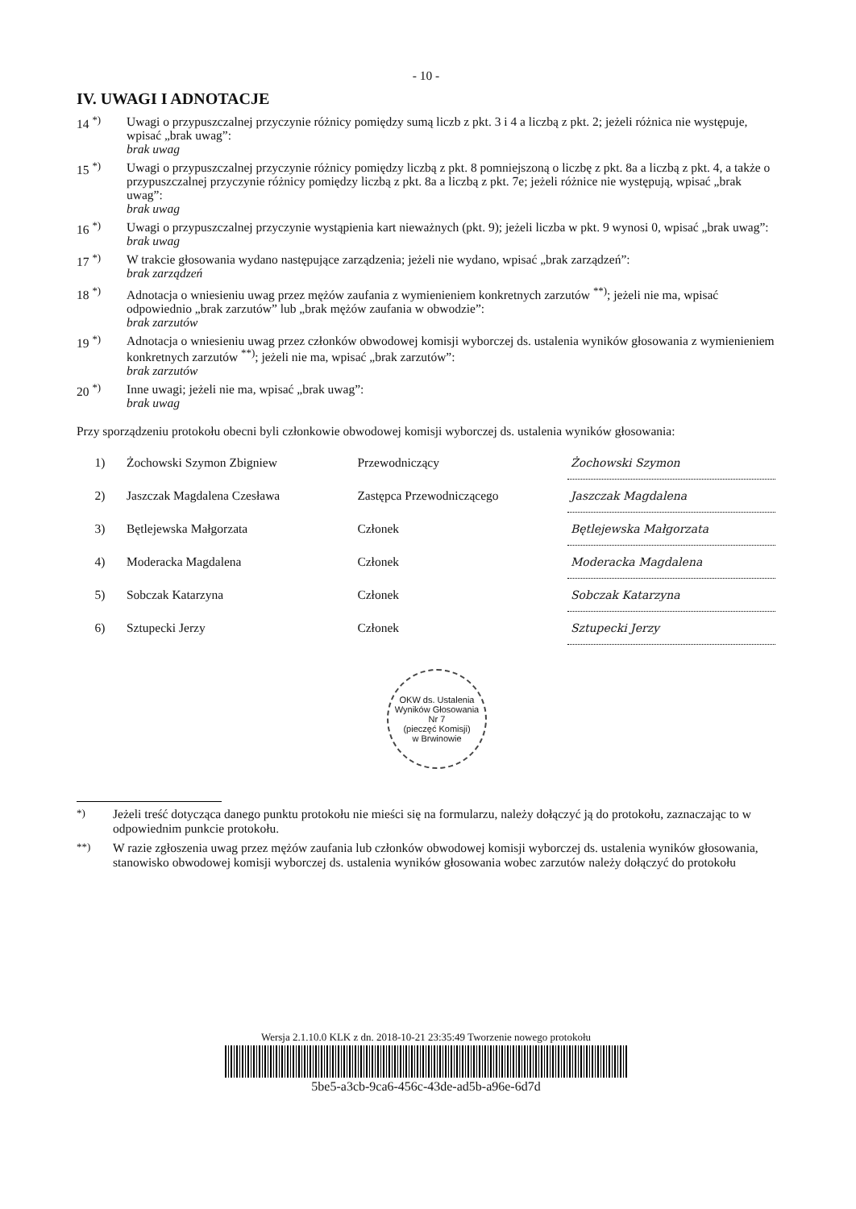- 10 -
IV. UWAGI I ADNOTACJE
14 <sup>*)</sup> Uwagi o przypuszczalnej przyczynie różnicy pomiędzy sumą liczb z pkt. 3 i 4 a liczbą z pkt. 2; jeżeli różnica nie występuje, wpisać „brak uwag”:
brak uwag
15 <sup>*)</sup> Uwagi o przypuszczalnej przyczynie różnicy pomiędzy liczbą z pkt. 8 pomniejszoną o liczbę z pkt. 8a a liczbą z pkt. 4, a także o przypuszczalnej przyczynie różnicy pomiędzy liczbą z pkt. 8a a liczbą z pkt. 7e; jeżeli różnice nie występują, wpisać „brak uwag”:
brak uwag
16 <sup>*)</sup> Uwagi o przypuszczalnej przyczynie wystąpienia kart nieważnych (pkt. 9); jeżeli liczba w pkt. 9 wynosi 0, wpisać „brak uwag”:
brak uwag
17 <sup>*)</sup> W trakcie głosowania wydano następujące zarządzenia; jeżeli nie wydano, wpisać „brak zarządzeń”:
brak zarządzeń
18 <sup>*)</sup> Adnotacja o wniesieniu uwag przez mężów zaufania z wymienieniem konkretnych zarzutów <sup>**)</sup>; jeżeli nie ma, wpisać odpowiednio „brak zarzutów” lub „brak mężów zaufania w obwodzie”:
brak zarzutów
19 <sup>*)</sup> Adnotacja o wniesieniu uwag przez członków obwodowej komisji wyborczej ds. ustalenia wyników głosowania z wymienieniem konkretnych zarzutów <sup>**)</sup>; jeżeli nie ma, wpisać „brak zarzutów”:
brak zarzutów
20 <sup>*)</sup> Inne uwagi; jeżeli nie ma, wpisać „brak uwag”:
brak uwag
Przy sporządzeniu protokołu obecni byli członkowie obwodowej komisji wyborczej ds. ustalenia wyników głosowania:
| 1) | Żochowski Szymon Zbigniew | Przewodniczący | Żochowski Szymon |
| 2) | Jaszczak Magdalena Czesława | Zastępca Przewodniczącego | Jaszczak Magdalena |
| 3) | Bętlejewska Małgorzata | Członek | Bętlejewska Małgorzata |
| 4) | Moderacka Magdalena | Członek | Moderacka Magdalena |
| 5) | Sobczak Katarzyna | Członek | Sobczak Katarzyna |
| 6) | Sztupecki Jerzy | Członek | Sztupecki Jerzy |
OKW ds. Ustalenia Wyników Głosowania
Nr 7
(pieczęć Komisji)
w Brwinowie
<sup>*)</sup> Jeżeli treść dotycząca danego punktu protokołu nie mieści się na formularzu, należy dołączyć ją do protokołu, zaznaczając to w odpowiednim punkcie protokołu.
<sup>**)</sup> W razie zgłoszenia uwag przez mężów zaufania lub członków obwodowej komisji wyborczej ds. ustalenia wyników głosowania, stanowisko obwodowej komisji wyborczej ds. ustalenia wyników głosowania wobec zarzutów należy dołączyć do protokołu
Wersja 2.1.10.0 KLK z dn. 2018-10-21 23:35:49 Tworzenie nowego protokołu
5be5-a3cb-9ca6-456c-43de-ad5b-a96e-6d7d